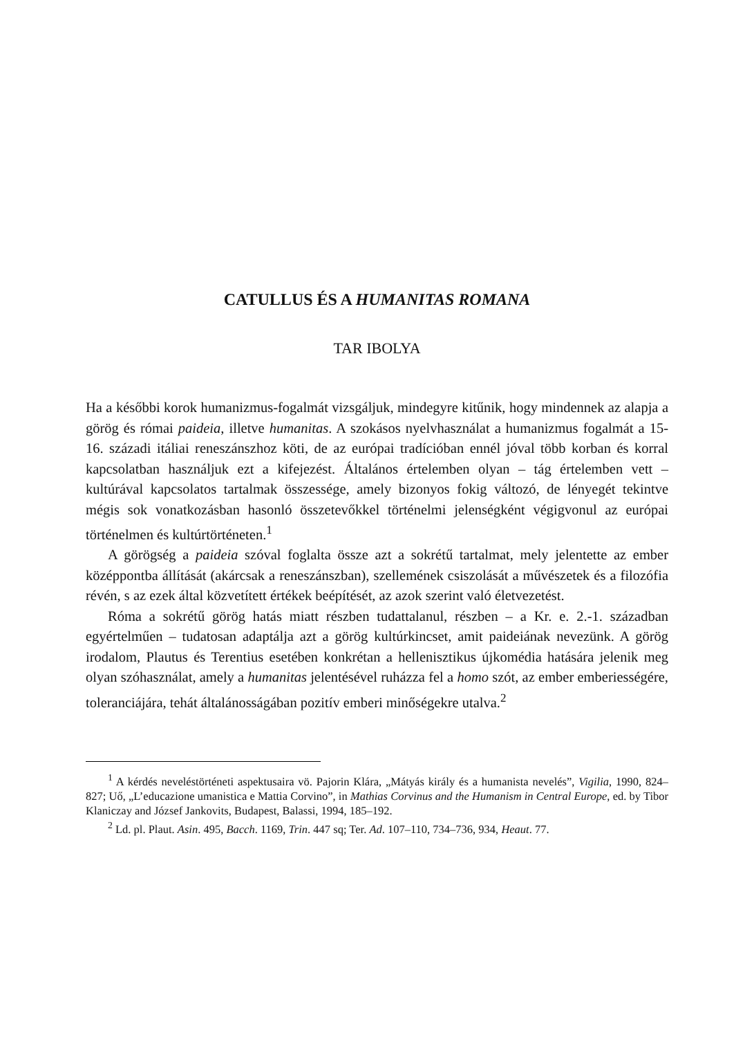CATULLUS ÉS A HUMANITAS ROMANA
TAR IBOLYA
Ha a későbbi korok humanizmus-fogalmát vizsgáljuk, mindegyre kitűnik, hogy mindennek az alapja a görög és római paideia, illetve humanitas. A szokásos nyelvhasználat a humanizmus fogalmát a 15-16. századi itáliai reneszánszhoz köti, de az európai tradícióban ennél jóval több korban és korral kapcsolatban használjuk ezt a kifejezést. Általános értelemben olyan – tág értelemben vett – kultúrával kapcsolatos tartalmak összessége, amely bizonyos fokig változó, de lényegét tekintve mégis sok vonatkozásban hasonló összetevőkkel történelmi jelenségként végigvonul az európai történelmen és kultúrtörténeten.<sup>1</sup>
A görögség a paideia szóval foglalta össze azt a sokrétű tartalmat, mely jelentette az ember középpontba állítását (akárcsak a reneszánszban), szellemének csiszolását a művészetek és a filozófia révén, s az ezek által közvetített értékek beépítését, az azok szerint való életvezetést.
Róma a sokrétű görög hatás miatt részben tudattalanul, részben – a Kr. e. 2.-1. században egyértelműen – tudatosan adaptálja azt a görög kultúrkincset, amit paideiának nevezünk. A görög irodalom, Plautus és Terentius esetében konkrétan a hellenisztikus újkomédia hatására jelenik meg olyan szóhasználat, amely a humanitas jelentésével ruházza fel a homo szót, az ember emberiességére, toleranciájára, tehát általánosságában pozitív emberi minőségekre utalva.<sup>2</sup>
<sup>1</sup> A kérdés neveléstörténeti aspektusaira vö. Pajorin Klára, „Mátyás király és a humanista nevelés”, Vigilia, 1990, 824–827; Uő, „L’educazione umanistica e Mattia Corvino”, in Mathias Corvinus and the Humanism in Central Europe, ed. by Tibor Klaniczay and József Jankovits, Budapest, Balassi, 1994, 185–192.
<sup>2</sup> Ld. pl. Plaut. Asin. 495, Bacch. 1169, Trin. 447 sq; Ter. Ad. 107–110, 734–736, 934, Heaut. 77.